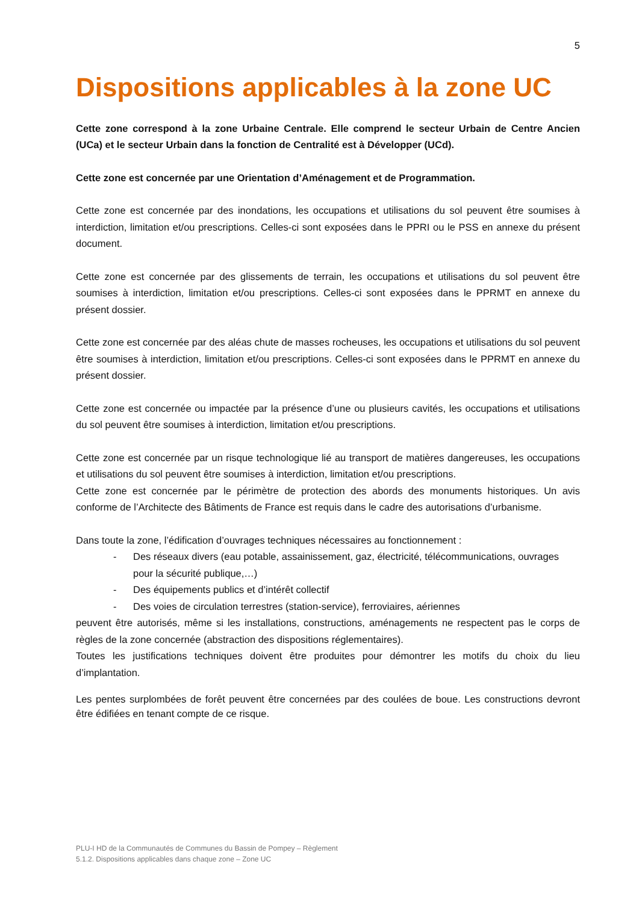5
Dispositions applicables à la zone UC
Cette zone correspond à la zone Urbaine Centrale. Elle comprend le secteur Urbain de Centre Ancien (UCa) et le secteur Urbain dans la fonction de Centralité est à Développer (UCd).
Cette zone est concernée par une Orientation d’Aménagement et de Programmation.
Cette zone est concernée par des inondations, les occupations et utilisations du sol peuvent être soumises à interdiction, limitation et/ou prescriptions. Celles-ci sont exposées dans le PPRI ou le PSS en annexe du présent document.
Cette zone est concernée par des glissements de terrain, les occupations et utilisations du sol peuvent être soumises à interdiction, limitation et/ou prescriptions. Celles-ci sont exposées dans le PPRMT en annexe du présent dossier.
Cette zone est concernée par des aléas chute de masses rocheuses, les occupations et utilisations du sol peuvent être soumises à interdiction, limitation et/ou prescriptions. Celles-ci sont exposées dans le PPRMT en annexe du présent dossier.
Cette zone est concernée ou impactée par la présence d’une ou plusieurs cavités, les occupations et utilisations du sol peuvent être soumises à interdiction, limitation et/ou prescriptions.
Cette zone est concernée par un risque technologique lié au transport de matières dangereuses, les occupations et utilisations du sol peuvent être soumises à interdiction, limitation et/ou prescriptions.
Cette zone est concernée par le périmètre de protection des abords des monuments historiques. Un avis conforme de l’Architecte des Bâtiments de France est requis dans le cadre des autorisations d’urbanisme.
Dans toute la zone, l’édification d’ouvrages techniques nécessaires au fonctionnement :
- Des réseaux divers (eau potable, assainissement, gaz, électricité, télécommunications, ouvrages pour la sécurité publique,…)
- Des équipements publics et d’intérêt collectif
- Des voies de circulation terrestres (station-service), ferroviaires, aériennes
peuvent être autorisés, même si les installations, constructions, aménagements ne respectent pas le corps de règles de la zone concernée (abstraction des dispositions réglementaires).
Toutes les justifications techniques doivent être produites pour démontrer les motifs du choix du lieu d’implantation.
Les pentes surplombées de forêt peuvent être concernées par des coulées de boue. Les constructions devront être édifiées en tenant compte de ce risque.
PLU-I HD de la Communautés de Communes du Bassin de Pompey – Règlement
5.1.2. Dispositions applicables dans chaque zone – Zone UC